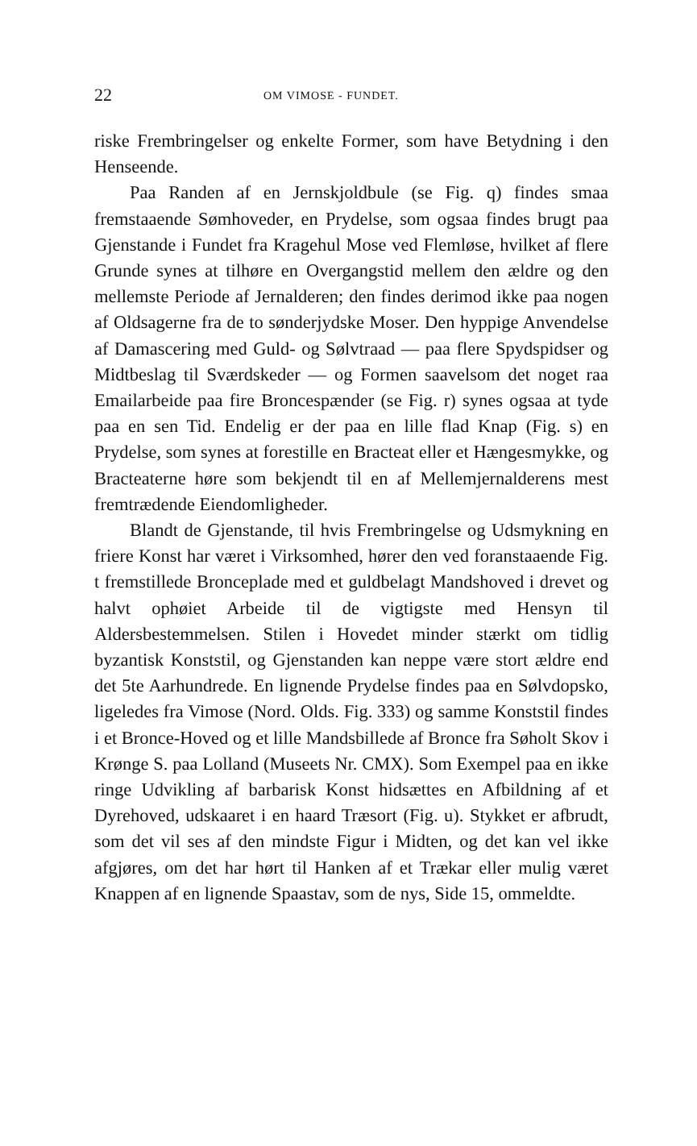22 OM VIMOSE - FUNDET.
riske Frembringelser og enkelte Former, som have Betydning i den Henseende.
Paa Randen af en Jernskjoldbule (se Fig. q) findes smaa fremstaaende Sømhoveder, en Prydelse, som ogsaa findes brugt paa Gjenstande i Fundet fra Kragehul Mose ved Flemløse, hvilket af flere Grunde synes at tilhøre en Overgangstid mellem den ældre og den mellemste Periode af Jernalderen; den findes derimod ikke paa nogen af Oldsagerne fra de to sønderjydske Moser. Den hyppige Anvendelse af Damascering med Guld- og Sølvtraad — paa flere Spydspidser og Midtbeslag til Sværdskeder — og Formen saavelsom det noget raa Emailarbeide paa fire Broncespænder (se Fig. r) synes ogsaa at tyde paa en sen Tid. Endelig er der paa en lille flad Knap (Fig. s) en Prydelse, som synes at forestille en Bracteat eller et Hængesmykke, og Bracteaterne høre som bekjendt til en af Mellemjernalderens mest fremtrædende Eiendomligheder.
Blandt de Gjenstande, til hvis Frembringelse og Udsmykning en friere Konst har været i Virksomhed, hører den ved foranstaaende Fig. t fremstillede Bronceplade med et guldbelagt Mandshoved i drevet og halvt ophøiet Arbeide til de vigtigste med Hensyn til Aldersbestemmelsen. Stilen i Hovedet minder stærkt om tidlig byzantisk Konststil, og Gjenstanden kan neppe være stort ældre end det 5te Aarhundrede. En lignende Prydelse findes paa en Sølvdopsko, ligeledes fra Vimose (Nord. Olds. Fig. 333) og samme Konststil findes i et Bronce-Hoved og et lille Mandsbillede af Bronce fra Søholt Skov i Krønge S. paa Lolland (Museets Nr. CMX). Som Exempel paa en ikke ringe Udvikling af barbarisk Konst hidsættes en Afbildning af et Dyrehoved, udskaaret i en haard Træsort (Fig. u). Stykket er afbrudt, som det vil ses af den mindste Figur i Midten, og det kan vel ikke afgjøres, om det har hørt til Hanken af et Trækar eller mulig været Knappen af en lignende Spaastav, som de nys, Side 15, ommeldte.